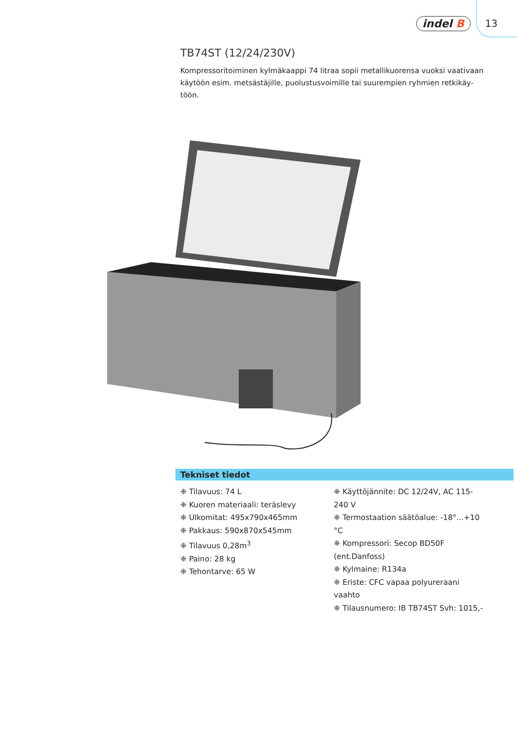indel B 13
TB74ST (12/24/230V)
Kompressoritoiminen kylmäkaappi 74 litraa sopii metallikuorensa vuoksi vaativaan käytöön esim. metsästäjille, puolustusvoimille tai suurempien ryhmien retkikäy­töön.
Tekniset tiedot
❈ Tilavuus: 74 L
❈ Kuoren materiaali: teräslevy
❈ Ulkomitat: 495x790x465mm
❈ Pakkaus: 590x870x545mm
❈ Tilavuus 0,28m<sup>3</sup>
❈ Paino: 28 kg
❈ Tehontarve: 65 W
❈ Käyttöjännite: DC 12/24V, AC 115-240 V
❈ Termostaation säätöalue: -18°...+10 °C
❈ Kompressori: Secop BD50F (ent.Danfoss)
❈ Kylmaine: R134a
❈ Eriste: CFC vapaa polyureraani vaahto
❈ Tilausnumero: IB TB74ST Svh: 1015,-